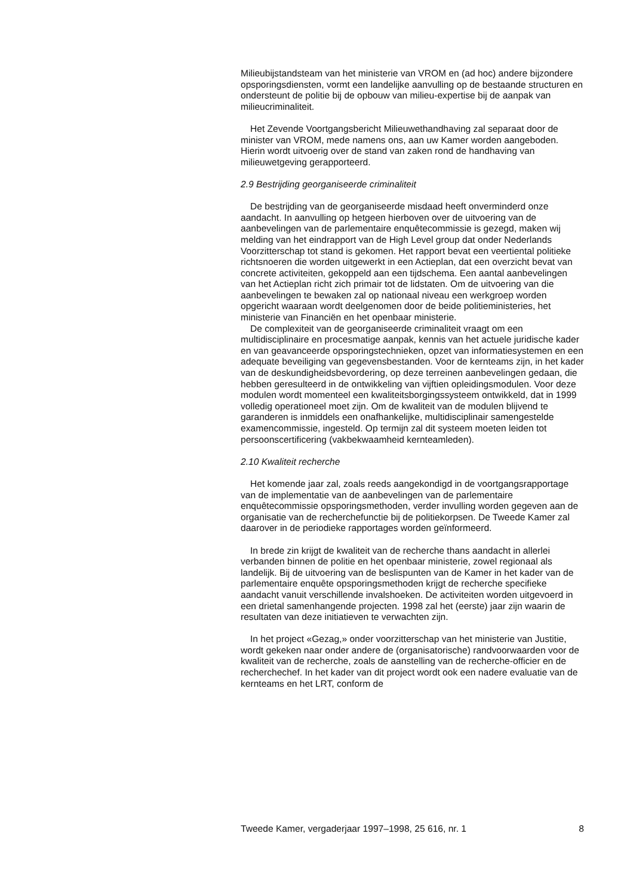Milieubijstandsteam van het ministerie van VROM en (ad hoc) andere bijzondere opsporingsdiensten, vormt een landelijke aanvulling op de bestaande structuren en ondersteunt de politie bij de opbouw van milieu-expertise bij de aanpak van milieucriminaliteit.
Het Zevende Voortgangsbericht Milieuwethandhaving zal separaat door de minister van VROM, mede namens ons, aan uw Kamer worden aangeboden. Hierin wordt uitvoerig over de stand van zaken rond de handhaving van milieuwetgeving gerapporteerd.
2.9 Bestrijding georganiseerde criminaliteit
De bestrijding van de georganiseerde misdaad heeft onverminderd onze aandacht. In aanvulling op hetgeen hierboven over de uitvoering van de aanbevelingen van de parlementaire enquêtecommissie is gezegd, maken wij melding van het eindrapport van de High Level group dat onder Nederlands Voorzitterschap tot stand is gekomen. Het rapport bevat een veertiental politieke richtsnoeren die worden uitgewerkt in een Actieplan, dat een overzicht bevat van concrete activiteiten, gekoppeld aan een tijdschema. Een aantal aanbevelingen van het Actieplan richt zich primair tot de lidstaten. Om de uitvoering van die aanbevelingen te bewaken zal op nationaal niveau een werkgroep worden opgericht waaraan wordt deelgenomen door de beide politieministeries, het ministerie van Financiën en het openbaar ministerie.
De complexiteit van de georganiseerde criminaliteit vraagt om een multidisciplinaire en procesmatige aanpak, kennis van het actuele juridische kader en van geavanceerde opsporingstechnieken, opzet van informatiesystemen en een adequate beveiliging van gegevensbestanden. Voor de kernteams zijn, in het kader van de deskundigheidsbevordering, op deze terreinen aanbevelingen gedaan, die hebben geresulteerd in de ontwikkeling van vijftien opleidingsmodulen. Voor deze modulen wordt momenteel een kwaliteitsborgingssysteem ontwikkeld, dat in 1999 volledig operationeel moet zijn. Om de kwaliteit van de modulen blijvend te garanderen is inmiddels een onafhankelijke, multidisciplinair samengestelde examencommissie, ingesteld. Op termijn zal dit systeem moeten leiden tot persoonscertificering (vakbekwaamheid kernteamleden).
2.10 Kwaliteit recherche
Het komende jaar zal, zoals reeds aangekondigd in de voortgangsrapportage van de implementatie van de aanbevelingen van de parlementaire enquêtecommissie opsporingsmethoden, verder invulling worden gegeven aan de organisatie van de recherchefunctie bij de politiekorpsen. De Tweede Kamer zal daarover in de periodieke rapportages worden geïnformeerd.
In brede zin krijgt de kwaliteit van de recherche thans aandacht in allerlei verbanden binnen de politie en het openbaar ministerie, zowel regionaal als landelijk. Bij de uitvoering van de beslispunten van de Kamer in het kader van de parlementaire enquête opsporingsmethoden krijgt de recherche specifieke aandacht vanuit verschillende invalshoeken. De activiteiten worden uitgevoerd in een drietal samenhangende projecten. 1998 zal het (eerste) jaar zijn waarin de resultaten van deze initiatieven te verwachten zijn.
In het project «Gezag,» onder voorzitterschap van het ministerie van Justitie, wordt gekeken naar onder andere de (organisatorische) randvoorwaarden voor de kwaliteit van de recherche, zoals de aanstelling van de recherche-officier en de recherchechef. In het kader van dit project wordt ook een nadere evaluatie van de kernteams en het LRT, conform de
Tweede Kamer, vergaderjaar 1997–1998, 25 616, nr. 1 8